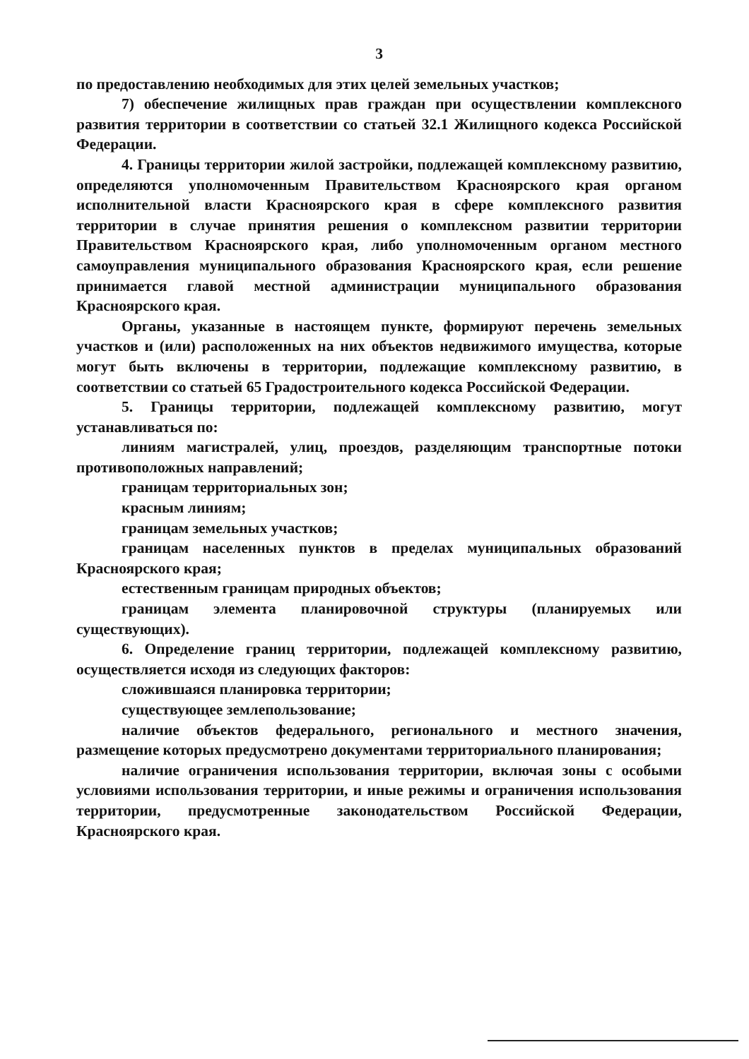3
по предоставлению необходимых для этих целей земельных участков;
7) обеспечение жилищных прав граждан при осуществлении комплексного развития территории в соответствии со статьей 32.1 Жилищного кодекса Российской Федерации.
4. Границы территории жилой застройки, подлежащей комплексному развитию, определяются уполномоченным Правительством Красноярского края органом исполнительной власти Красноярского края в сфере комплексного развития территории в случае принятия решения о комплексном развитии территории Правительством Красноярского края, либо уполномоченным органом местного самоуправления муниципального образования Красноярского края, если решение принимается главой местной администрации муниципального образования Красноярского края.
Органы, указанные в настоящем пункте, формируют перечень земельных участков и (или) расположенных на них объектов недвижимого имущества, которые могут быть включены в территории, подлежащие комплексному развитию, в соответствии со статьей 65 Градостроительного кодекса Российской Федерации.
5. Границы территории, подлежащей комплексному развитию, могут устанавливаться по:
линиям магистралей, улиц, проездов, разделяющим транспортные потоки противоположных направлений;
границам территориальных зон;
красным линиям;
границам земельных участков;
границам населенных пунктов в пределах муниципальных образований Красноярского края;
естественным границам природных объектов;
границам элемента планировочной структуры (планируемых или существующих).
6. Определение границ территории, подлежащей комплексному развитию, осуществляется исходя из следующих факторов:
сложившаяся планировка территории;
существующее землепользование;
наличие объектов федерального, регионального и местного значения, размещение которых предусмотрено документами территориального планирования;
наличие ограничения использования территории, включая зоны с особыми условиями использования территории, и иные режимы и ограничения использования территории, предусмотренные законодательством Российской Федерации, Красноярского края.